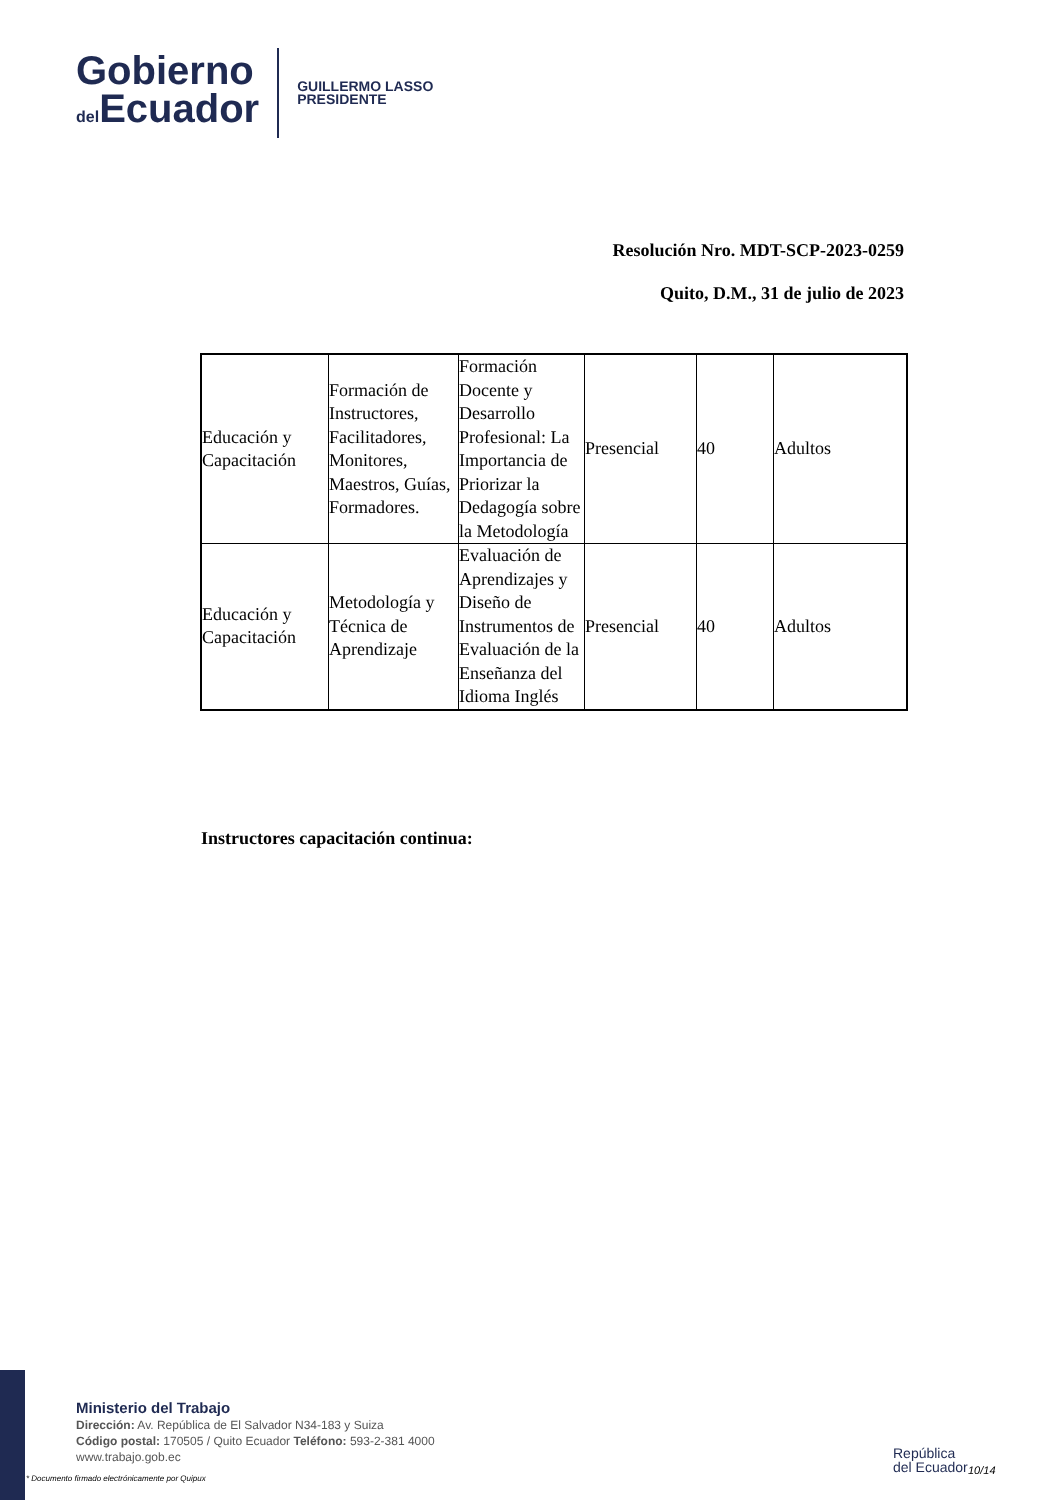Gobierno
del Ecuador
GUILLERMO LASSO
PRESIDENTE
Resolución Nro. MDT-SCP-2023-0259
Quito, D.M., 31 de julio de 2023
| Educación y Capacitación | Formación de Instructores, Facilitadores, Monitores, Maestros, Guías, Formadores. | Formación Docente y Desarrollo Profesional: La Importancia de Priorizar la Dedagogía sobre la Metodología | Presencial | 40 | Adultos |
| Educación y Capacitación | Metodología y Técnica de Aprendizaje | Evaluación de Aprendizajes y Diseño de Instrumentos de Evaluación de la Enseñanza del Idioma Inglés | Presencial | 40 | Adultos |
Instructores capacitación continua:
Ministerio del Trabajo
Dirección: Av. República de El Salvador N34-183 y Suiza
Código postal: 170505 / Quito Ecuador Teléfono: 593-2-381 4000
www.trabajo.gob.ec
* Documento firmado electrónicamente por Quipux
República
del Ecuador
10/14